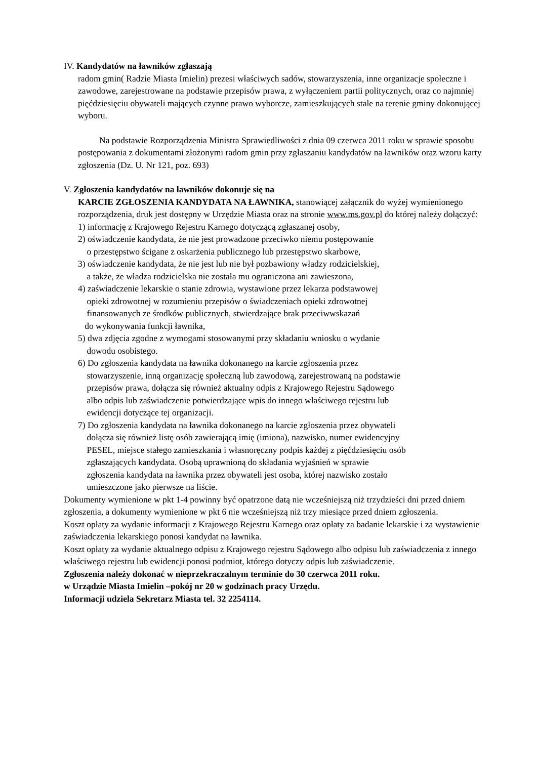IV. Kandydatów na ławników zgłaszają
radom gmin( Radzie Miasta Imielin) prezesi właściwych sadów, stowarzyszenia, inne organizacje społeczne i zawodowe, zarejestrowane na podstawie przepisów prawa, z wyłączeniem partii politycznych, oraz co najmniej pięćdziesięciu obywateli mających czynne prawo wyborcze, zamieszkujących stale na terenie gminy dokonującej wyboru.
Na podstawie Rozporządzenia Ministra Sprawiedliwości z dnia 09 czerwca 2011 roku w sprawie sposobu postępowania z dokumentami złożonymi radom gmin przy zgłaszaniu kandydatów na ławników oraz wzoru karty zgłoszenia (Dz. U. Nr 121, poz. 693)
V. Zgłoszenia kandydatów na ławników dokonuje się na
KARCIE ZGŁOSZENIA KANDYDATA NA ŁAWNIKA, stanowiącej załącznik do wyżej wymienionego rozporządzenia, druk jest dostępny w Urzędzie Miasta oraz na stronie www.ms.gov.pl do której należy dołączyć:
1) informację z Krajowego Rejestru Karnego dotyczącą zgłaszanej osoby,
2) oświadczenie kandydata, że nie jest prowadzone przeciwko niemu postępowanie
o przestępstwo ścigane z oskarżenia publicznego lub przestępstwo skarbowe,
3) oświadczenie kandydata, że nie jest lub nie był pozbawiony władzy rodzicielskiej,
a także, że władza rodzicielska nie została mu ograniczona ani zawieszona,
4) zaświadczenie lekarskie o stanie zdrowia, wystawione przez lekarza podstawowej
opieki zdrowotnej w rozumieniu przepisów o świadczeniach opieki zdrowotnej
finansowanych ze środków publicznych, stwierdzające brak przeciwwskazań
do wykonywania funkcji ławnika,
5) dwa zdjęcia zgodne z wymogami stosowanymi przy składaniu wniosku o wydanie
dowodu osobistego.
6) Do zgłoszenia kandydata na ławnika dokonanego na karcie zgłoszenia przez
stowarzyszenie, inną organizację społeczną lub zawodową, zarejestrowaną na podstawie
przepisów prawa, dołącza się również aktualny odpis z Krajowego Rejestru Sądowego
albo odpis lub zaświadczenie potwierdzające wpis do innego właściwego rejestru lub
ewidencji dotyczące tej organizacji.
7) Do zgłoszenia kandydata na ławnika dokonanego na karcie zgłoszenia przez obywateli
dołącza się również listę osób zawierającą imię (imiona), nazwisko, numer ewidencyjny
PESEL, miejsce stałego zamieszkania i własnoręczny podpis każdej z pięćdziesięciu osób
zgłaszających kandydata. Osobą uprawnioną do składania wyjaśnień w sprawie
zgłoszenia kandydata na ławnika przez obywateli jest osoba, której nazwisko zostało
umieszczone jako pierwsze na liście.
Dokumenty wymienione w pkt 1-4 powinny być opatrzone datą nie wcześniejszą niż trzydzieści dni przed dniem zgłoszenia, a dokumenty wymienione w pkt 6 nie wcześniejszą niż trzy miesiące przed dniem zgłoszenia.
Koszt opłaty za wydanie informacji z Krajowego Rejestru Karnego oraz opłaty za badanie lekarskie i za wystawienie zaświadczenia lekarskiego ponosi kandydat na ławnika.
Koszt opłaty za wydanie aktualnego odpisu z Krajowego rejestru Sądowego albo odpisu lub zaświadczenia z innego właściwego rejestru lub ewidencji ponosi podmiot, którego dotyczy odpis lub zaświadczenie.
Zgłoszenia należy dokonać w nieprzekraczalnym terminie do 30 czerwca 2011 roku.
w Urządzie Miasta Imielin –pokój nr 20 w godzinach pracy Urzędu.
Informacji udziela Sekretarz Miasta tel. 32 2254114.